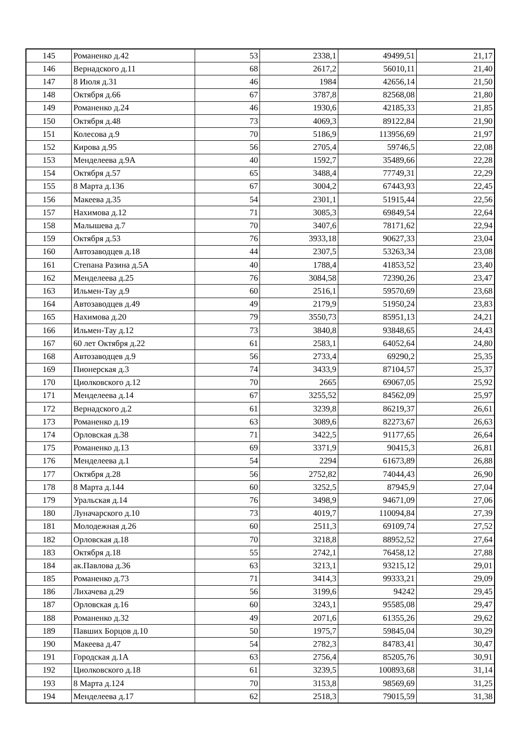| 145 | Романенко д.42 | 53 | 2338,1 | 49499,51 | 21,17 |
| 146 | Вернадского д.11 | 68 | 2617,2 | 56010,11 | 21,40 |
| 147 | 8 Июля д.31 | 46 | 1984 | 42656,14 | 21,50 |
| 148 | Октября д.66 | 67 | 3787,8 | 82568,08 | 21,80 |
| 149 | Романенко д.24 | 46 | 1930,6 | 42185,33 | 21,85 |
| 150 | Октября д.48 | 73 | 4069,3 | 89122,84 | 21,90 |
| 151 | Колесова д.9 | 70 | 5186,9 | 113956,69 | 21,97 |
| 152 | Кирова д.95 | 56 | 2705,4 | 59746,5 | 22,08 |
| 153 | Менделеева д.9А | 40 | 1592,7 | 35489,66 | 22,28 |
| 154 | Октября д.57 | 65 | 3488,4 | 77749,31 | 22,29 |
| 155 | 8 Марта д.136 | 67 | 3004,2 | 67443,93 | 22,45 |
| 156 | Макеева д.35 | 54 | 2301,1 | 51915,44 | 22,56 |
| 157 | Нахимова д.12 | 71 | 3085,3 | 69849,54 | 22,64 |
| 158 | Малышева д.7 | 70 | 3407,6 | 78171,62 | 22,94 |
| 159 | Октября д.53 | 76 | 3933,18 | 90627,33 | 23,04 |
| 160 | Автозаводцев д.18 | 44 | 2307,5 | 53263,34 | 23,08 |
| 161 | Степана Разина д.5А | 40 | 1788,4 | 41853,52 | 23,40 |
| 162 | Менделеева д.25 | 76 | 3084,58 | 72390,26 | 23,47 |
| 163 | Ильмен-Тау д.9 | 60 | 2516,1 | 59570,69 | 23,68 |
| 164 | Автозаводцев д.49 | 49 | 2179,9 | 51950,24 | 23,83 |
| 165 | Нахимова д.20 | 79 | 3550,73 | 85951,13 | 24,21 |
| 166 | Ильмен-Тау д.12 | 73 | 3840,8 | 93848,65 | 24,43 |
| 167 | 60 лет Октября д.22 | 61 | 2583,1 | 64052,64 | 24,80 |
| 168 | Автозаводцев д.9 | 56 | 2733,4 | 69290,2 | 25,35 |
| 169 | Пионерская д.3 | 74 | 3433,9 | 87104,57 | 25,37 |
| 170 | Циолковского д.12 | 70 | 2665 | 69067,05 | 25,92 |
| 171 | Менделеева д.14 | 67 | 3255,52 | 84562,09 | 25,97 |
| 172 | Вернадского д.2 | 61 | 3239,8 | 86219,37 | 26,61 |
| 173 | Романенко д.19 | 63 | 3089,6 | 82273,67 | 26,63 |
| 174 | Орловская д.38 | 71 | 3422,5 | 91177,65 | 26,64 |
| 175 | Романенко д.13 | 69 | 3371,9 | 90415,3 | 26,81 |
| 176 | Менделеева д.1 | 54 | 2294 | 61673,89 | 26,88 |
| 177 | Октября д.28 | 56 | 2752,82 | 74044,43 | 26,90 |
| 178 | 8 Марта д.144 | 60 | 3252,5 | 87945,9 | 27,04 |
| 179 | Уральская д.14 | 76 | 3498,9 | 94671,09 | 27,06 |
| 180 | Луначарского д.10 | 73 | 4019,7 | 110094,84 | 27,39 |
| 181 | Молодежная д.26 | 60 | 2511,3 | 69109,74 | 27,52 |
| 182 | Орловская д.18 | 70 | 3218,8 | 88952,52 | 27,64 |
| 183 | Октября д.18 | 55 | 2742,1 | 76458,12 | 27,88 |
| 184 | ак.Павлова д.36 | 63 | 3213,1 | 93215,12 | 29,01 |
| 185 | Романенко д.73 | 71 | 3414,3 | 99333,21 | 29,09 |
| 186 | Лихачева д.29 | 56 | 3199,6 | 94242 | 29,45 |
| 187 | Орловская д.16 | 60 | 3243,1 | 95585,08 | 29,47 |
| 188 | Романенко д.32 | 49 | 2071,6 | 61355,26 | 29,62 |
| 189 | Павших Борцов д.10 | 50 | 1975,7 | 59845,04 | 30,29 |
| 190 | Макеева д.47 | 54 | 2782,3 | 84783,41 | 30,47 |
| 191 | Городская д.1А | 63 | 2756,4 | 85205,76 | 30,91 |
| 192 | Циолковского д.18 | 61 | 3239,5 | 100893,68 | 31,14 |
| 193 | 8 Марта д.124 | 70 | 3153,8 | 98569,69 | 31,25 |
| 194 | Менделеева д.17 | 62 | 2518,3 | 79015,59 | 31,38 |